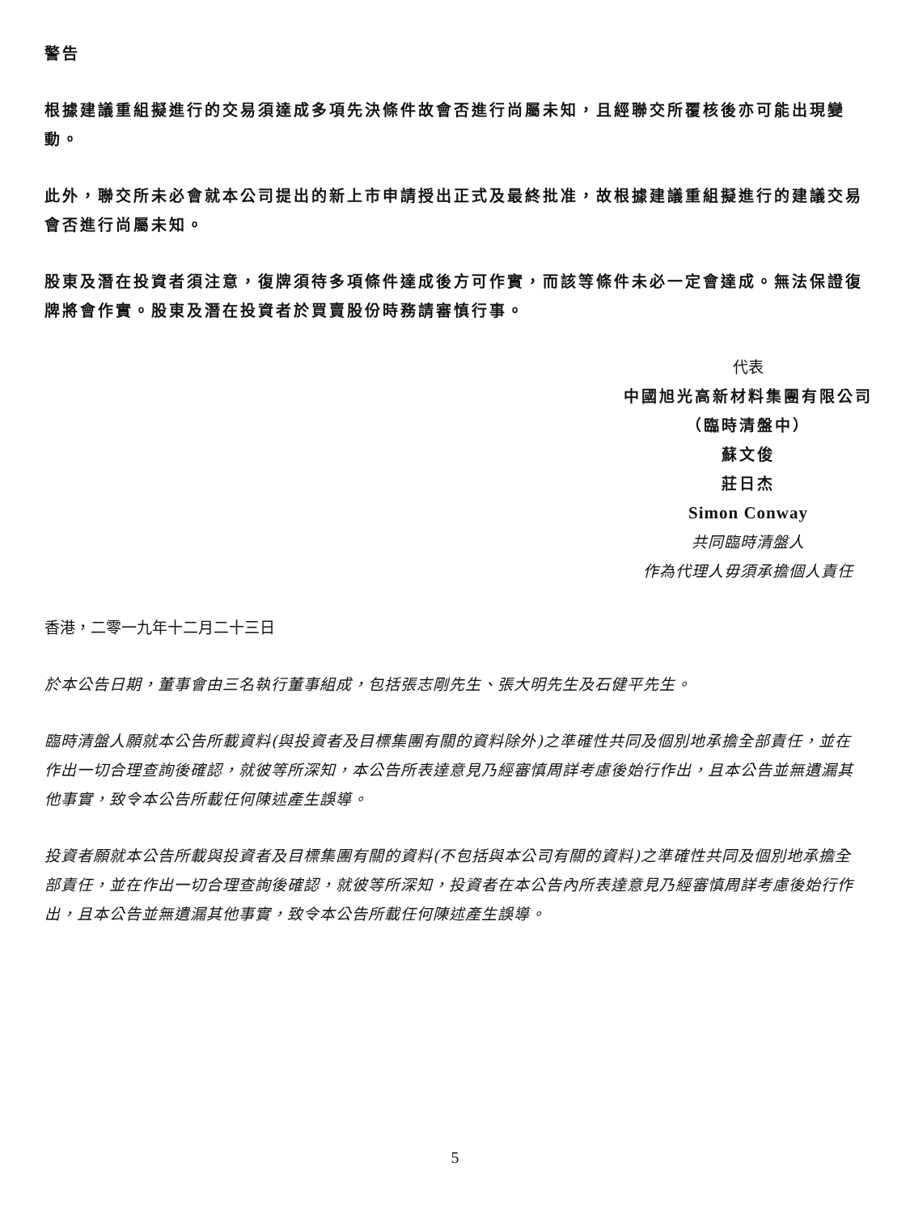警告
根據建議重組擬進行的交易須達成多項先決條件故會否進行尚屬未知，且經聯交所覆核後亦可能出現變動。
此外，聯交所未必會就本公司提出的新上市申請授出正式及最終批准，故根據建議重組擬進行的建議交易會否進行尚屬未知。
股東及潛在投資者須注意，復牌須待多項條件達成後方可作實，而該等條件未必一定會達成。無法保證復牌將會作實。股東及潛在投資者於買賣股份時務請審慎行事。
代表
中國旭光高新材料集團有限公司
（臨時清盤中）
蘇文俊
莊日杰
Simon Conway
共同臨時清盤人
作為代理人毋須承擔個人責任
香港，二零一九年十二月二十三日
於本公告日期，董事會由三名執行董事組成，包括張志剛先生、張大明先生及石健平先生。
臨時清盤人願就本公告所載資料(與投資者及目標集團有關的資料除外)之準確性共同及個別地承擔全部責任，並在作出一切合理查詢後確認，就彼等所深知，本公告所表達意見乃經審慎周詳考慮後始行作出，且本公告並無遺漏其他事實，致令本公告所載任何陳述產生誤導。
投資者願就本公告所載與投資者及目標集團有關的資料(不包括與本公司有關的資料)之準確性共同及個別地承擔全部責任，並在作出一切合理查詢後確認，就彼等所深知，投資者在本公告內所表達意見乃經審慎周詳考慮後始行作出，且本公告並無遺漏其他事實，致令本公告所載任何陳述產生誤導。
5